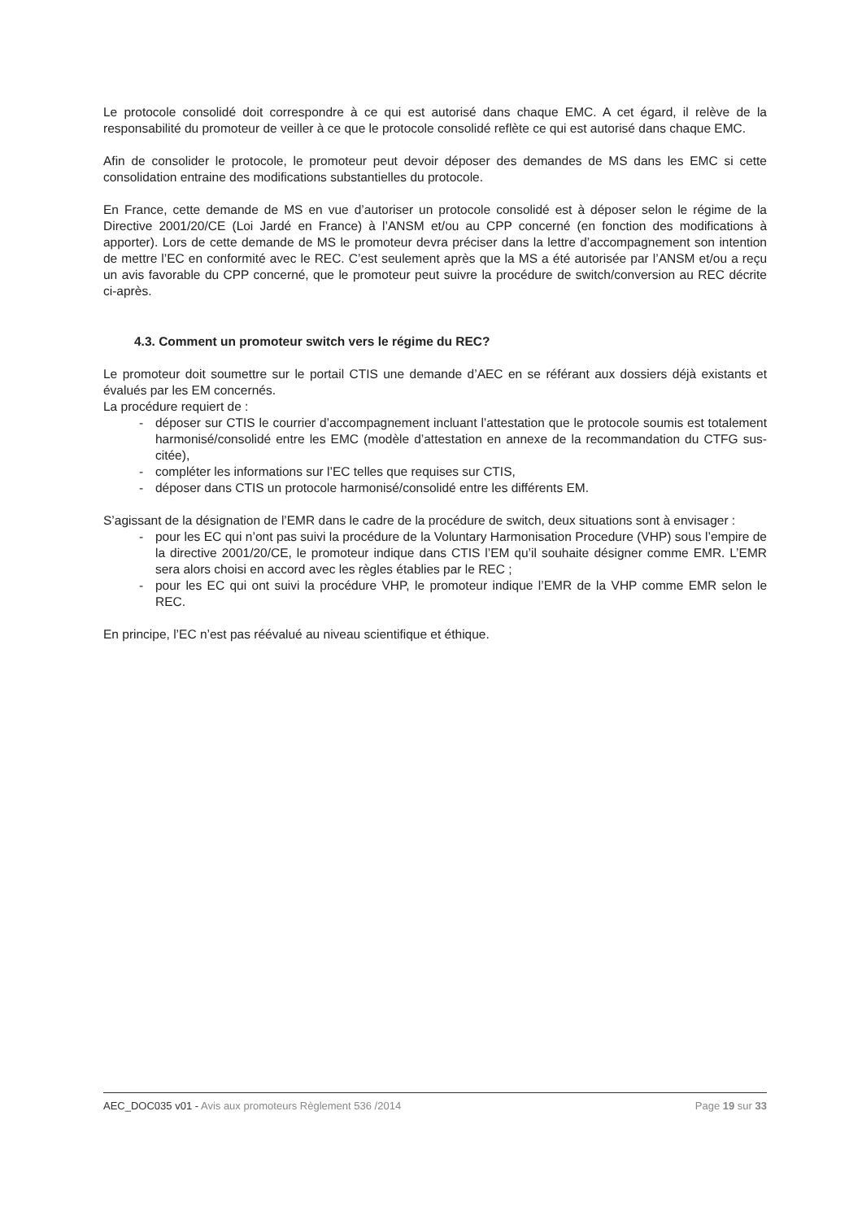Le protocole consolidé doit correspondre à ce qui est autorisé dans chaque EMC. A cet égard, il relève de la responsabilité du promoteur de veiller à ce que le protocole consolidé reflète ce qui est autorisé dans chaque EMC.
Afin de consolider le protocole, le promoteur peut devoir déposer des demandes de MS dans les EMC si cette consolidation entraine des modifications substantielles du protocole.
En France, cette demande de MS en vue d’autoriser un protocole consolidé est à déposer selon le régime de la Directive 2001/20/CE (Loi Jardé en France) à l’ANSM et/ou au CPP concerné (en fonction des modifications à apporter). Lors de cette demande de MS le promoteur devra préciser dans la lettre d’accompagnement son intention de mettre l’EC en conformité avec le REC. C’est seulement après que la MS a été autorisée par l’ANSM et/ou a reçu un avis favorable du CPP concerné, que le promoteur peut suivre la procédure de switch/conversion au REC décrite ci-après.
4.3. Comment un promoteur switch vers le régime du REC?
Le promoteur doit soumettre sur le portail CTIS une demande d’AEC en se référant aux dossiers déjà existants et évalués par les EM concernés.
La procédure requiert de :
- déposer sur CTIS le courrier d’accompagnement incluant l’attestation que le protocole soumis est totalement harmonisé/consolidé entre les EMC (modèle d’attestation en annexe de la recommandation du CTFG sus-citée),
- compléter les informations sur l’EC telles que requises sur CTIS,
- déposer dans CTIS un protocole harmonisé/consolidé entre les différents EM.
S’agissant de la désignation de l’EMR dans le cadre de la procédure de switch, deux situations sont à envisager :
- pour les EC qui n’ont pas suivi la procédure de la Voluntary Harmonisation Procedure (VHP) sous l’empire de la directive 2001/20/CE, le promoteur indique dans CTIS l’EM qu’il souhaite désigner comme EMR. L’EMR sera alors choisi en accord avec les règles établies par le REC ;
- pour les EC qui ont suivi la procédure VHP, le promoteur indique l’EMR de la VHP comme EMR selon le REC.
En principe, l’EC n’est pas réévalué au niveau scientifique et éthique.
AEC_DOC035 v01 - Avis aux promoteurs Règlement 536 /2014 Page 19 sur 33